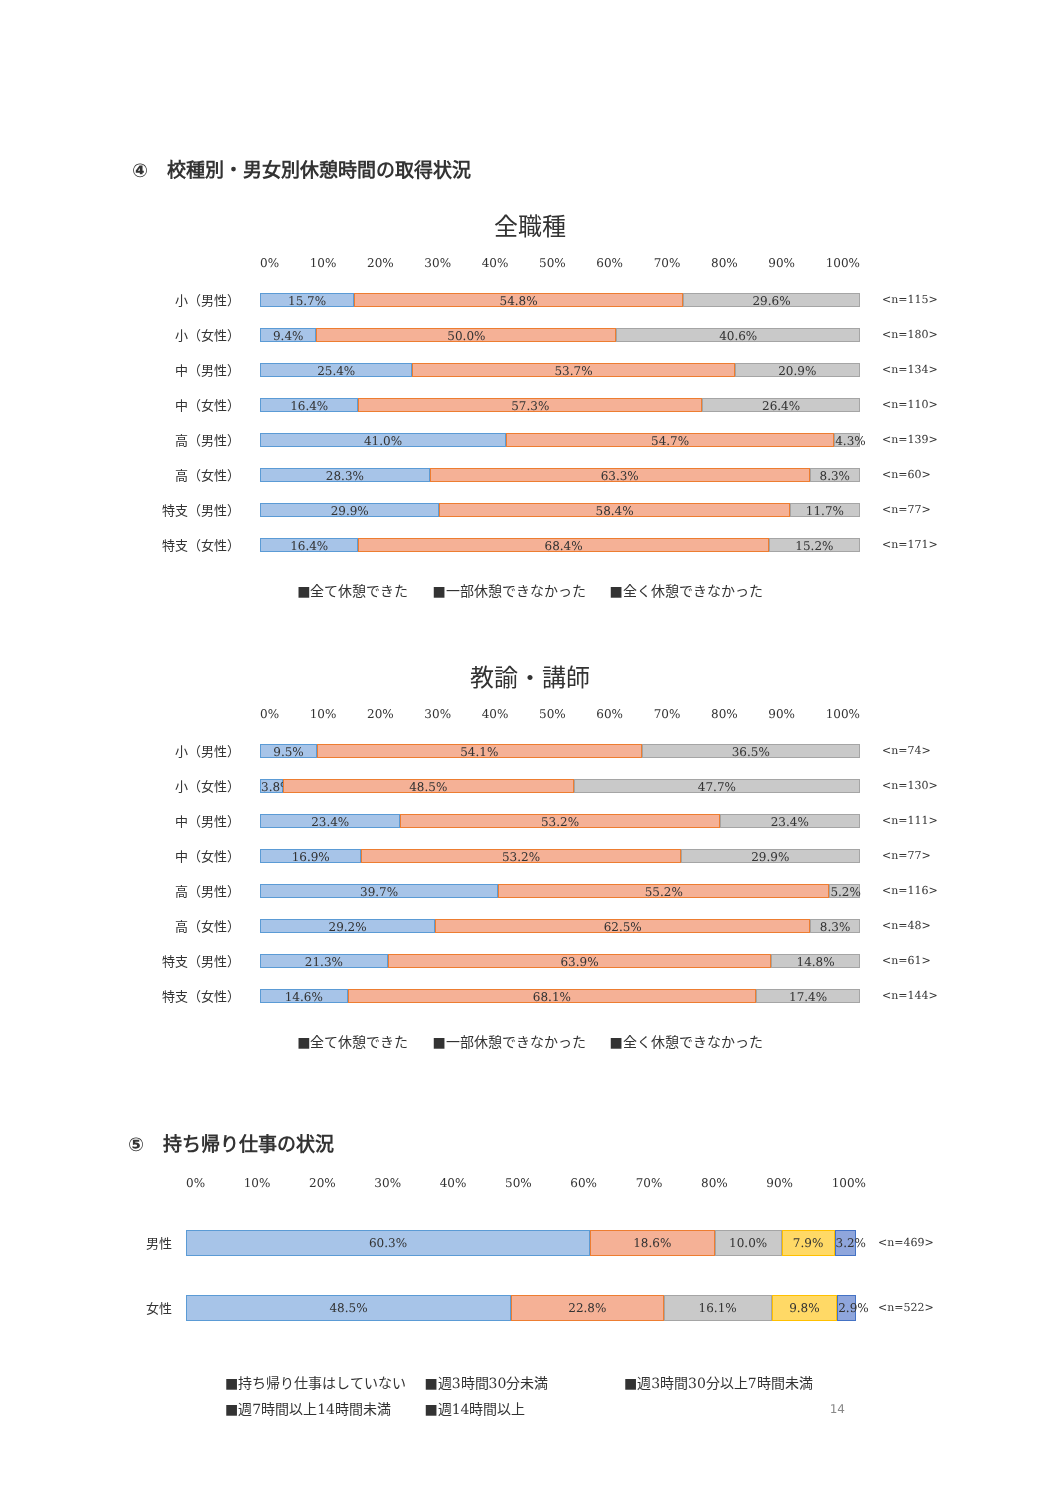④　校種別・男女別休憩時間の取得状況
全職種
0% 10% 20% 30% 40% 50% 60% 70% 80% 90% 100%
小（男性）
15.7% 54.8% 29.6%
<n=115>
小（女性）
9.4% 50.0% 40.6%
<n=180>
中（男性）
25.4% 53.7% 20.9%
<n=134>
中（女性）
16.4% 57.3% 26.4%
<n=110>
高（男性）
41.0% 54.7% 4.3%
<n=139>
高（女性）
28.3% 63.3% 8.3%
<n=60>
特支（男性）
29.9% 58.4% 11.7%
<n=77>
特支（女性）
16.4% 68.4% 15.2%
<n=171>
■全て休憩できた ■一部休憩できなかった ■全く休憩できなかった
教諭・講師
0% 10% 20% 30% 40% 50% 60% 70% 80% 90% 100%
小（男性）
9.5% 54.1% 36.5%
<n=74>
小（女性）
3.8% 48.5% 47.7%
<n=130>
中（男性）
23.4% 53.2% 23.4%
<n=111>
中（女性）
16.9% 53.2% 29.9%
<n=77>
高（男性）
39.7% 55.2% 5.2%
<n=116>
高（女性）
29.2% 62.5% 8.3%
<n=48>
特支（男性）
21.3% 63.9% 14.8%
<n=61>
特支（女性）
14.6% 68.1% 17.4%
<n=144>
■全て休憩できた ■一部休憩できなかった ■全く休憩できなかった
⑤　持ち帰り仕事の状況
0% 10% 20% 30% 40% 50% 60% 70% 80% 90% 100%
男性
60.3% 18.6% 10.0% 7.9% 3.2%
<n=469>
女性
48.5% 22.8% 16.1% 9.8% 2.9%
<n=522>
■持ち帰り仕事はしていない ■週3時間30分未満 ■週3時間30分以上7時間未満
■週7時間以上14時間未満 ■週14時間以上 14